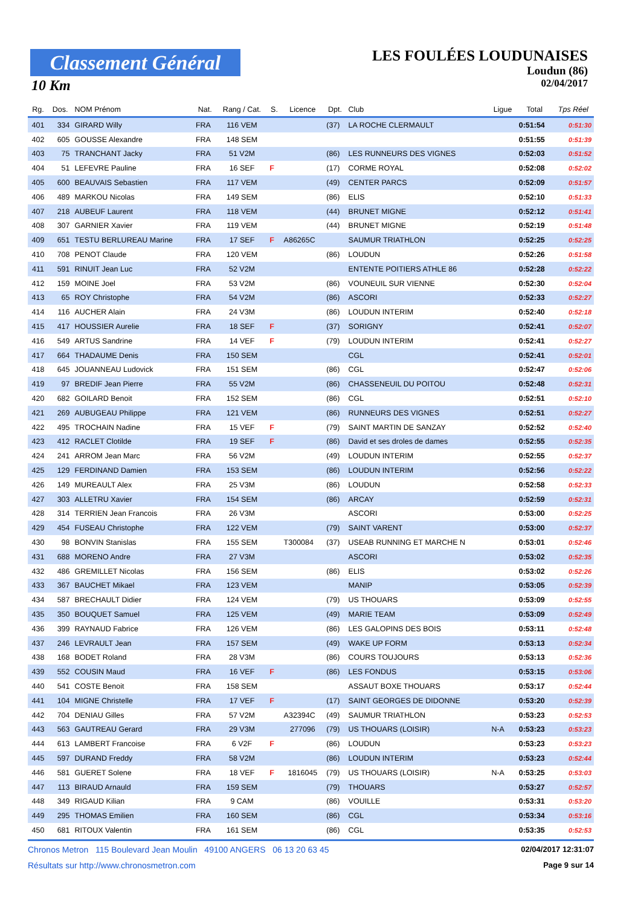Classement Général
10 Km
LES FOULÉES LOUDUNAISES
Loudun (86)
02/04/2017
| Rg. | Dos. | NOM Prénom | Nat. | Rang / Cat. | S. | Licence | Dpt. | Club | Ligue | Total | Tps Réel |
| --- | --- | --- | --- | --- | --- | --- | --- | --- | --- | --- | --- |
| 401 | 334 | GIRARD Willy | FRA | 116 VEM | | | (37) | LA ROCHE CLERMAULT | | 0:51:54 | 0:51:30 |
| 402 | 605 | GOUSSE Alexandre | FRA | 148 SEM | | | | | | 0:51:55 | 0:51:39 |
| 403 | 75 | TRANCHANT Jacky | FRA | 51 V2M | | | (86) | LES RUNNEURS DES VIGNES | | 0:52:03 | 0:51:52 |
| 404 | 51 | LEFEVRE Pauline | FRA | 16 SEF | F | | (17) | CORME ROYAL | | 0:52:08 | 0:52:02 |
| 405 | 600 | BEAUVAIS Sebastien | FRA | 117 VEM | | | (49) | CENTER PARCS | | 0:52:09 | 0:51:57 |
| 406 | 489 | MARKOU Nicolas | FRA | 149 SEM | | | (86) | ELIS | | 0:52:10 | 0:51:33 |
| 407 | 218 | AUBEUF Laurent | FRA | 118 VEM | | | (44) | BRUNET MIGNE | | 0:52:12 | 0:51:41 |
| 408 | 307 | GARNIER Xavier | FRA | 119 VEM | | | (44) | BRUNET MIGNE | | 0:52:19 | 0:51:48 |
| 409 | 651 | TESTU BERLUREAU Marine | FRA | 17 SEF | F | A86265C | | SAUMUR TRIATHLON | | 0:52:25 | 0:52:25 |
| 410 | 708 | PENOT Claude | FRA | 120 VEM | | | (86) | LOUDUN | | 0:52:26 | 0:51:58 |
| 411 | 591 | RINUIT Jean Luc | FRA | 52 V2M | | | | ENTENTE POITIERS ATHLE 86 | | 0:52:28 | 0:52:22 |
| 412 | 159 | MOINE Joel | FRA | 53 V2M | | | (86) | VOUNEUIL SUR VIENNE | | 0:52:30 | 0:52:04 |
| 413 | 65 | ROY Christophe | FRA | 54 V2M | | | (86) | ASCORI | | 0:52:33 | 0:52:27 |
| 414 | 116 | AUCHER Alain | FRA | 24 V3M | | | (86) | LOUDUN INTERIM | | 0:52:40 | 0:52:18 |
| 415 | 417 | HOUSSIER Aurelie | FRA | 18 SEF | F | | (37) | SORIGNY | | 0:52:41 | 0:52:07 |
| 416 | 549 | ARTUS Sandrine | FRA | 14 VEF | F | | (79) | LOUDUN INTERIM | | 0:52:41 | 0:52:27 |
| 417 | 664 | THADAUME Denis | FRA | 150 SEM | | | | CGL | | 0:52:41 | 0:52:01 |
| 418 | 645 | JOUANNEAU Ludovick | FRA | 151 SEM | | | (86) | CGL | | 0:52:47 | 0:52:06 |
| 419 | 97 | BREDIF Jean Pierre | FRA | 55 V2M | | | (86) | CHASSENEUIL DU POITOU | | 0:52:48 | 0:52:31 |
| 420 | 682 | GOILARD Benoit | FRA | 152 SEM | | | (86) | CGL | | 0:52:51 | 0:52:10 |
| 421 | 269 | AUBUGEAU Philippe | FRA | 121 VEM | | | (86) | RUNNEURS DES VIGNES | | 0:52:51 | 0:52:27 |
| 422 | 495 | TROCHAIN Nadine | FRA | 15 VEF | F | | (79) | SAINT MARTIN DE SANZAY | | 0:52:52 | 0:52:40 |
| 423 | 412 | RACLET Clotilde | FRA | 19 SEF | F | | (86) | David et ses droles de dames | | 0:52:55 | 0:52:35 |
| 424 | 241 | ARROM Jean Marc | FRA | 56 V2M | | | (49) | LOUDUN INTERIM | | 0:52:55 | 0:52:37 |
| 425 | 129 | FERDINAND Damien | FRA | 153 SEM | | | (86) | LOUDUN INTERIM | | 0:52:56 | 0:52:22 |
| 426 | 149 | MUREAULT Alex | FRA | 25 V3M | | | (86) | LOUDUN | | 0:52:58 | 0:52:33 |
| 427 | 303 | ALLETRU Xavier | FRA | 154 SEM | | | (86) | ARCAY | | 0:52:59 | 0:52:31 |
| 428 | 314 | TERRIEN Jean Francois | FRA | 26 V3M | | | | ASCORI | | 0:53:00 | 0:52:25 |
| 429 | 454 | FUSEAU Christophe | FRA | 122 VEM | | | (79) | SAINT VARENT | | 0:53:00 | 0:52:37 |
| 430 | 98 | BONVIN Stanislas | FRA | 155 SEM | | T300084 | (37) | USEAB RUNNING ET MARCHE N | | 0:53:01 | 0:52:46 |
| 431 | 688 | MORENO Andre | FRA | 27 V3M | | | | ASCORI | | 0:53:02 | 0:52:35 |
| 432 | 486 | GREMILLET Nicolas | FRA | 156 SEM | | | (86) | ELIS | | 0:53:02 | 0:52:26 |
| 433 | 367 | BAUCHET Mikael | FRA | 123 VEM | | | | MANIP | | 0:53:05 | 0:52:39 |
| 434 | 587 | BRECHAULT Didier | FRA | 124 VEM | | | (79) | US THOUARS | | 0:53:09 | 0:52:55 |
| 435 | 350 | BOUQUET Samuel | FRA | 125 VEM | | | (49) | MARIE TEAM | | 0:53:09 | 0:52:49 |
| 436 | 399 | RAYNAUD Fabrice | FRA | 126 VEM | | | (86) | LES GALOPINS DES BOIS | | 0:53:11 | 0:52:48 |
| 437 | 246 | LEVRAULT Jean | FRA | 157 SEM | | | (49) | WAKE UP FORM | | 0:53:13 | 0:52:34 |
| 438 | 168 | BODET Roland | FRA | 28 V3M | | | (86) | COURS TOUJOURS | | 0:53:13 | 0:52:36 |
| 439 | 552 | COUSIN Maud | FRA | 16 VEF | F | | (86) | LES FONDUS | | 0:53:15 | 0:53:06 |
| 440 | 541 | COSTE Benoit | FRA | 158 SEM | | | | ASSAUT BOXE THOUARS | | 0:53:17 | 0:52:44 |
| 441 | 104 | MIGNE Christelle | FRA | 17 VEF | F | | (17) | SAINT GEORGES DE DIDONNE | | 0:53:20 | 0:52:39 |
| 442 | 704 | DENIAU Gilles | FRA | 57 V2M | | A32394C | (49) | SAUMUR TRIATHLON | | 0:53:23 | 0:52:53 |
| 443 | 563 | GAUTREAU Gerard | FRA | 29 V3M | | 277096 | (79) | US THOUARS (LOISIR) | N-A | 0:53:23 | 0:53:23 |
| 444 | 613 | LAMBERT Francoise | FRA | 6 V2F | F | | (86) | LOUDUN | | 0:53:23 | 0:53:23 |
| 445 | 597 | DURAND Freddy | FRA | 58 V2M | | | (86) | LOUDUN INTERIM | | 0:53:23 | 0:52:44 |
| 446 | 581 | GUERET Solene | FRA | 18 VEF | F | 1816045 | (79) | US THOUARS (LOISIR) | N-A | 0:53:25 | 0:53:03 |
| 447 | 113 | BIRAUD Arnauld | FRA | 159 SEM | | | (79) | THOUARS | | 0:53:27 | 0:52:57 |
| 448 | 349 | RIGAUD Kilian | FRA | 9 CAM | | | (86) | VOUILLE | | 0:53:31 | 0:53:20 |
| 449 | 295 | THOMAS Emilien | FRA | 160 SEM | | | (86) | CGL | | 0:53:34 | 0:53:16 |
| 450 | 681 | RITOUX Valentin | FRA | 161 SEM | | | (86) | CGL | | 0:53:35 | 0:52:53 |
Chronos Metron 115 Boulevard Jean Moulin 49100 ANGERS 06 13 20 63 45 02/04/2017 12:31:07
Résultats sur http://www.chronosmetron.com Page 9 sur 14